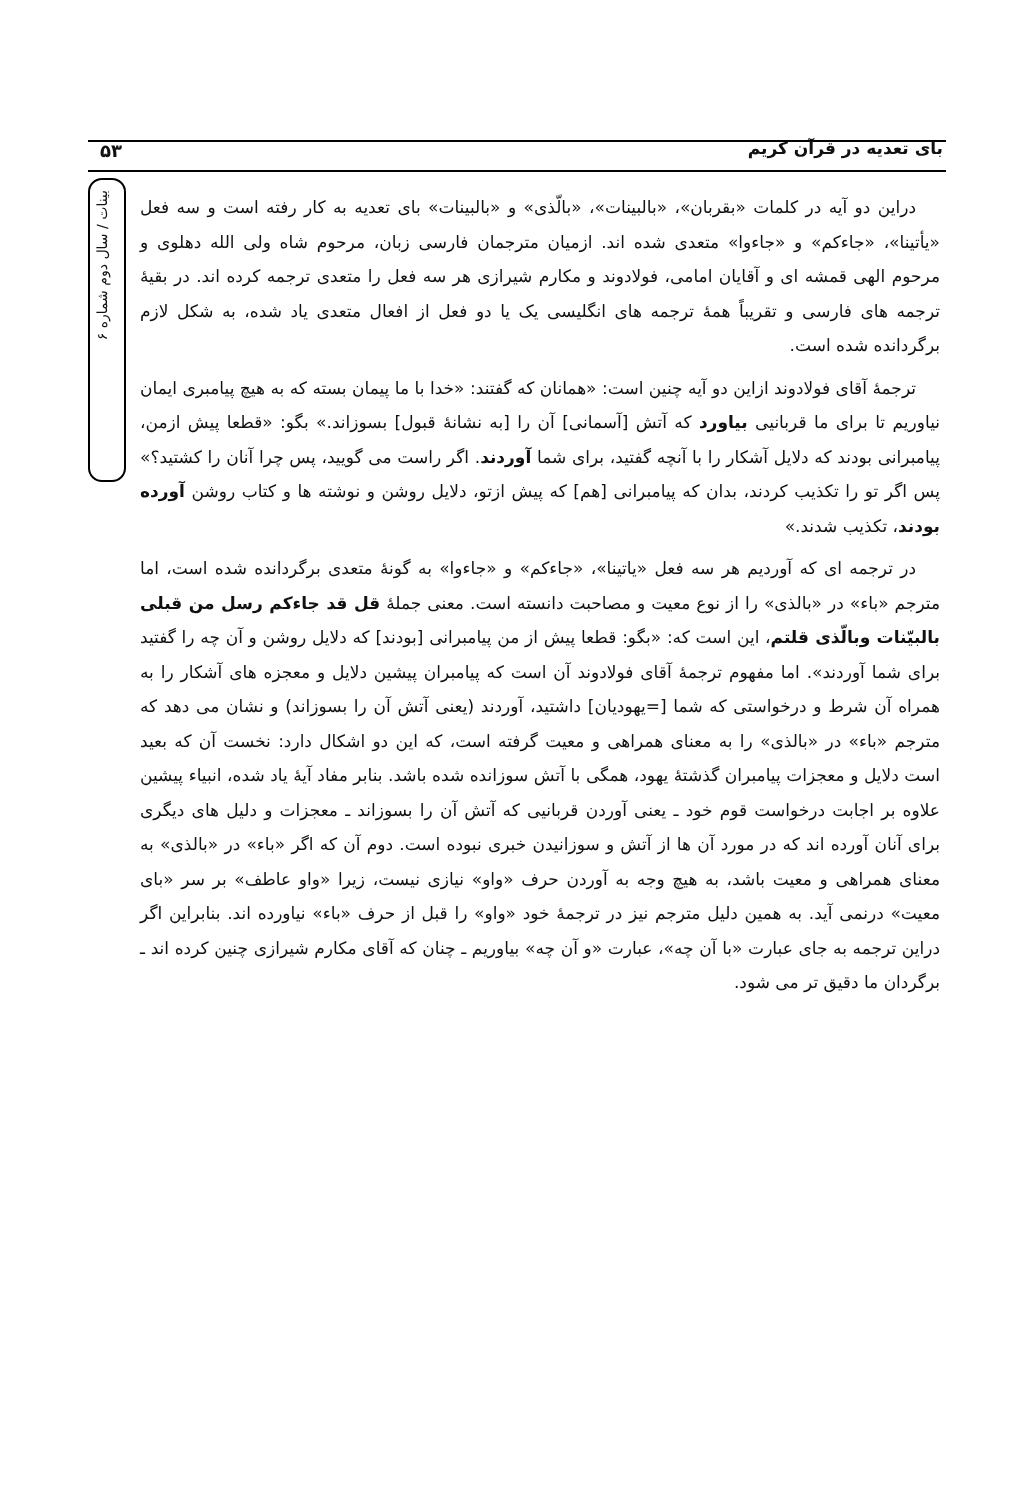بای تعدیه در قرآن کریم ۵۳
بینات / سال دوم شماره ۶
دراین دو آیه در کلمات «بقربان»، «بالبینات»، «بالّذی» و «بالبینات» بای تعدیه به کار رفته است و سه فعل «یأتینا»، «جاءکم» و «جاءوا» متعدی شده اند. ازمیان مترجمان فارسی زبان، مرحوم شاه ولی الله دهلوی و مرحوم الهی قمشه ای و آقایان امامی، فولادوند و مکارم شیرازی هر سه فعل را متعدی ترجمه کرده اند. در بقیهٔ ترجمه های فارسی و تقریباً همهٔ ترجمه های انگلیسی یک یا دو فعل از افعال متعدی یاد شده، به شکل لازم برگردانده شده است.
ترجمهٔ آقای فولادوند ازاین دو آیه چنین است: «همانان که گفتند: «خدا با ما پیمان بسته که به هیچ پیامبری ایمان نیاوریم تا برای ما قربانیی بیاورد که آتش [آسمانی] آن را [به نشانهٔ قبول] بسوزاند.» بگو: «قطعا پیش ازمن، پیامبرانی بودند که دلایل آشکار را با آنچه گفتید، برای شما آوردند. اگر راست می گویید، پس چرا آنان را کشتید؟» پس اگر تو را تکذیب کردند، بدان که پیامبرانی [هم] که پیش ازتو، دلایل روشن و نوشته ها و کتاب روشن آورده بودند، تکذیب شدند.»
در ترجمه ای که آوردیم هر سه فعل «یاتینا»، «جاءکم» و «جاءوا» به گونهٔ متعدی برگردانده شده است، اما مترجم «باء» در «بالذی» را از نوع معیت و مصاحبت دانسته است. معنی جملهٔ قل قد جاءکم رسل من قبلی بالبیّنات وبالّذی قلتم، این است که: «بگو: قطعا پیش از من پیامبرانی [بودند] که دلایل روشن و آن چه را گفتید برای شما آوردند». اما مفهوم ترجمهٔ آقای فولادوند آن است که پیامبران پیشین دلایل و معجزه های آشکار را به همراه آن شرط و درخواستی که شما [=یهودیان] داشتید، آوردند (یعنی آتش آن را بسوزاند) و نشان می دهد که مترجم «باء» در «بالذی» را به معنای همراهی و معیت گرفته است، که این دو اشکال دارد: نخست آن که بعید است دلایل و معجزات پیامبران گذشتهٔ یهود، همگی با آتش سوزانده شده باشد. بنابر مفاد آیهٔ یاد شده، انبیاء پیشین علاوه بر اجابت درخواست قوم خود ـ یعنی آوردن قربانیی که آتش آن را بسوزاند ـ معجزات و دلیل های دیگری برای آنان آورده اند که در مورد آن ها از آتش و سوزانیدن خبری نبوده است. دوم آن که اگر «باء» در «بالذی» به معنای همراهی و معیت باشد، به هیچ وجه به آوردن حرف «واو» نیازی نیست، زیرا «واو عاطف» بر سر «بای معیت» درنمی آید. به همین دلیل مترجم نیز در ترجمهٔ خود «واو» را قبل از حرف «باء» نیاورده اند. بنابراین اگر دراین ترجمه به جای عبارت «با آن چه»، عبارت «و آن چه» بیاوریم ـ چنان که آقای مکارم شیرازی چنین کرده اند ـ برگردان ما دقیق تر می شود.